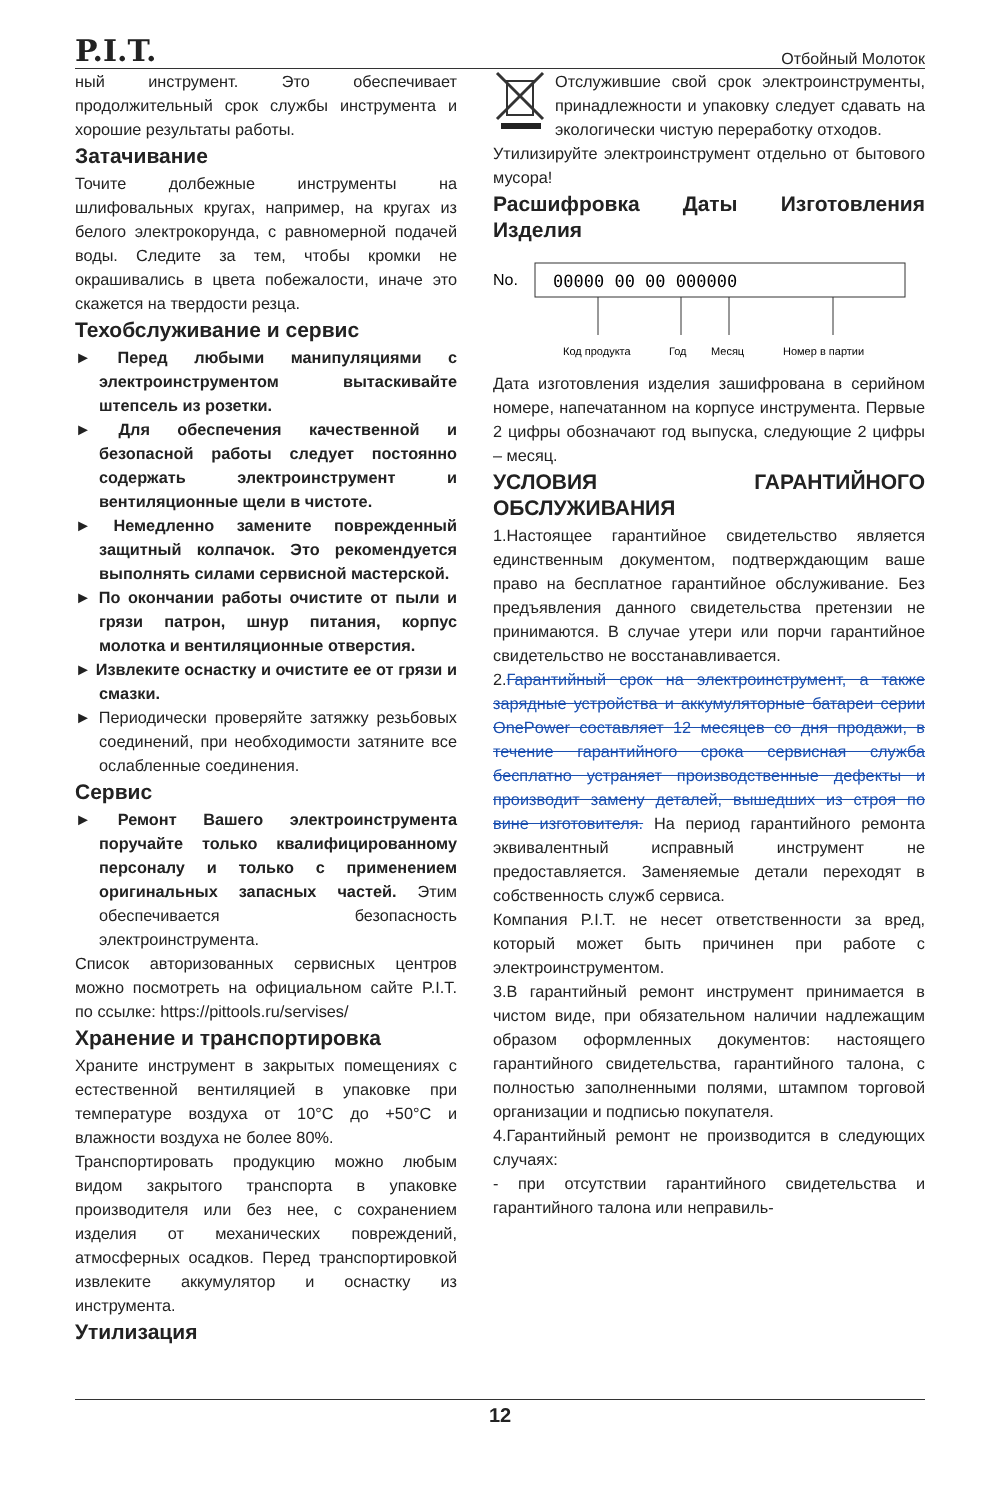P.I.T. Отбойный Молоток
ный инструмент. Это обеспечивает продолжительный срок службы инструмента и хорошие результаты работы.
Затачивание
Точите долбежные инструменты на шлифовальных кругах, например, на кругах из белого электрокорунда, с равномерной подачей воды. Следите за тем, чтобы кромки не окрашивались в цвета побежалости, иначе это скажется на твердости резца.
Техобслуживание и сервис
► Перед любыми манипуляциями с электроинструментом вытаскивайте штепсель из розетки.
► Для обеспечения качественной и безопасной работы следует постоянно содержать электроинструмент и вентиляционные щели в чистоте.
► Немедленно замените поврежденный защитный колпачок. Это рекомендуется выполнять силами сервисной мастерской.
► По окончании работы очистите от пыли и грязи патрон, шнур питания, корпус молотка и вентиляционные отверстия.
► Извлеките оснастку и очистите ее от грязи и смазки.
► Периодически проверяйте затяжку резьбовых соединений, при необходимости затяните все ослабленные соединения.
Сервис
► Ремонт Вашего электроинструмента поручайте только квалифицированному персоналу и только с применением оригинальных запасных частей. Этим обеспечивается безопасность электроинструмента.
Список авторизованных сервисных центров можно посмотреть на официальном сайте P.I.T. по ссылке: https://pittools.ru/servises/
Хранение и транспортировка
Храните инструмент в закрытых помещениях с естественной вентиляцией в упаковке при температуре воздуха от 10°C до +50°C и влажности воздуха не более 80%.
Транспортировать продукцию можно любым видом закрытого транспорта в упаковке производителя или без нее, с сохранением изделия от механических повреждений, атмосферных осадков. Перед транспортировкой извлеките аккумулятор и оснастку из инструмента.
Утилизация
Отслужившие свой срок электроинструменты, принадлежности и упаковку следует сдавать на экологически чистую переработку отходов.
Утилизируйте электроинструмент отдельно от бытового мусора!
Расшифровка Даты Изготовления Изделия
No.
00000 00 00 000000
Код продукта
Год
Месяц
Номер в партии
Дата изготовления изделия зашифрована в серийном номере, напечатанном на корпусе инструмента. Первые 2 цифры обозначают год выпуска, следующие 2 цифры – месяц.
УСЛОВИЯ ГАРАНТИЙНОГО ОБСЛУЖИВАНИЯ
1.Настоящее гарантийное свидетельство является единственным документом, подтверждающим ваше право на бесплатное гарантийное обслуживание. Без предъявления данного свидетельства претензии не принимаются. В случае утери или порчи гарантийное свидетельство не восстанавливается.
2.Гарантийный срок на электроинструмент, а также зарядные устройства и аккумуляторные батареи серии OnePower составляет 12 месяцев со дня продажи, в течение гарантийного срока сервисная служба бесплатно устраняет производственные дефекты и производит замену деталей, вышедших из строя по вине изготовителя. На период гарантийного ремонта эквивалентный исправный инструмент не предоставляется. Заменяемые детали переходят в собственность служб сервиса.
Компания P.I.T. не несет ответственности за вред, который может быть причинен при работе с электроинструментом.
3.В гарантийный ремонт инструмент принимается в чистом виде, при обязательном наличии надлежащим образом оформленных документов: настоящего гарантийного свидетельства, гарантийного талона, с полностью заполненными полями, штампом торговой организации и подписью покупателя.
4.Гарантийный ремонт не производится в следующих случаях:
- при отсутствии гарантийного свидетельства и гарантийного талона или неправиль-
12